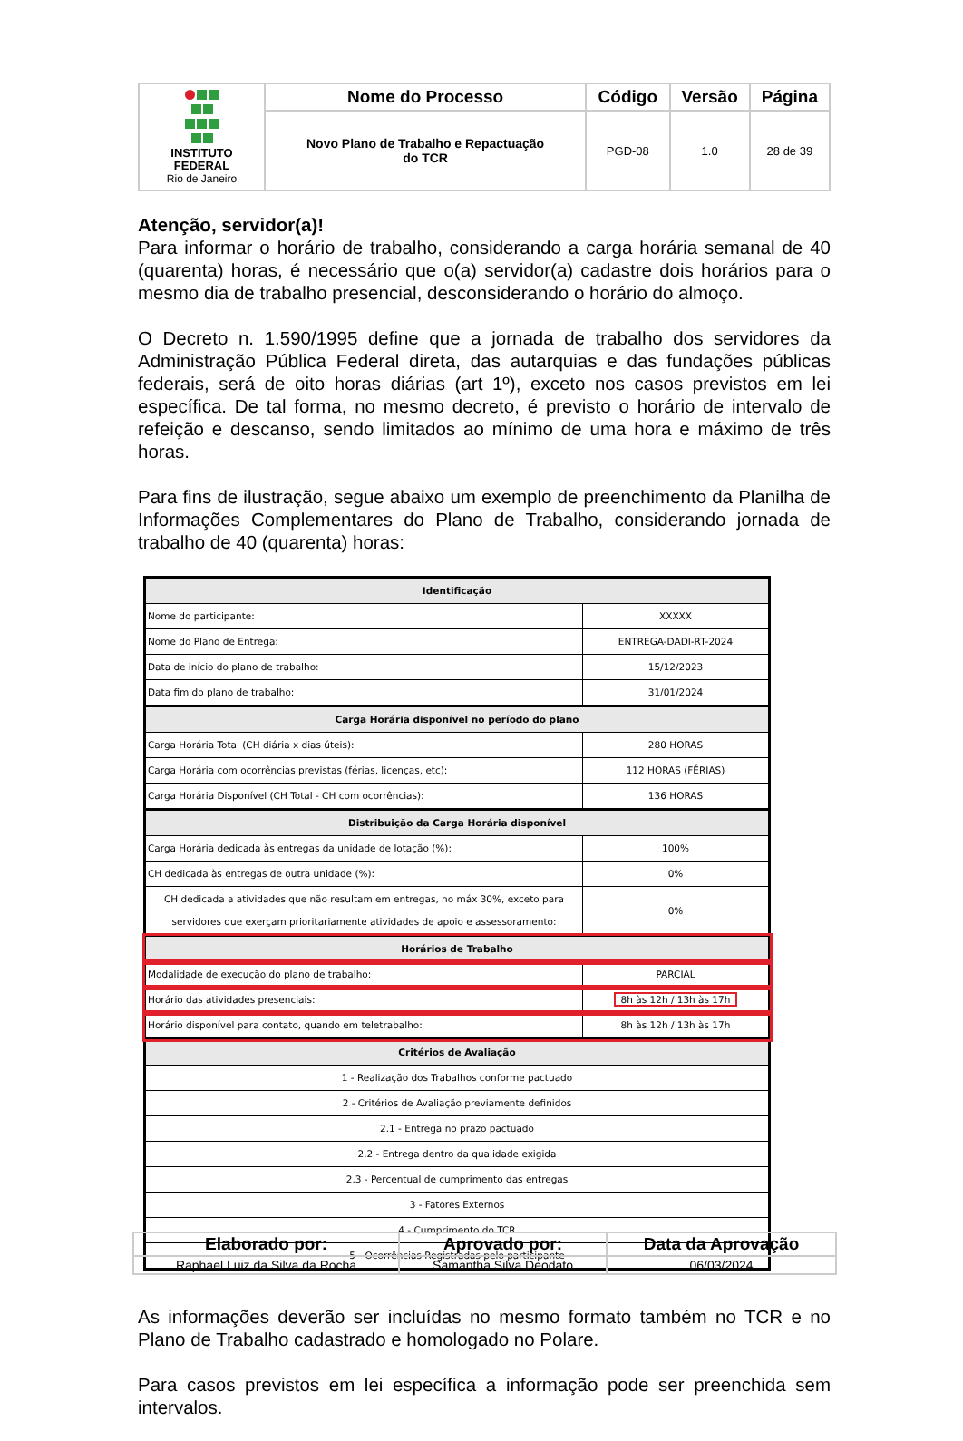| INSTITUTO FEDERAL Rio de Janeiro | Nome do Processo | Código | Versão | Página |
| | Novo Plano de Trabalho e Repactuação do TCR | PGD-08 | 1.0 | 28 de 39 |
Atenção, servidor(a)!
Para informar o horário de trabalho, considerando a carga horária semanal de 40 (quarenta) horas, é necessário que o(a) servidor(a) cadastre dois horários para o mesmo dia de trabalho presencial, desconsiderando o horário do almoço.
O Decreto n. 1.590/1995 define que a jornada de trabalho dos servidores da Administração Pública Federal direta, das autarquias e das fundações públicas federais, será de oito horas diárias (art 1º), exceto nos casos previstos em lei específica. De tal forma, no mesmo decreto, é previsto o horário de intervalo de refeição e descanso, sendo limitados ao mínimo de uma hora e máximo de três horas.
Para fins de ilustração, segue abaixo um exemplo de preenchimento da Planilha de Informações Complementares do Plano de Trabalho, considerando jornada de trabalho de 40 (quarenta) horas:
| Identificação | |
| Nome do participante: | XXXXX |
| Nome do Plano de Entrega: | ENTREGA-DADI-RT-2024 |
| Data de início do plano de trabalho: | 15/12/2023 |
| Data fim do plano de trabalho: | 31/01/2024 |
| Carga Horária disponível no período do plano | |
| Carga Horária Total (CH diária x dias úteis): | 280 HORAS |
| Carga Horária com ocorrências previstas (férias, licenças, etc): | 112 HORAS (FÉRIAS) |
| Carga Horária Disponível (CH Total - CH com ocorrências): | 136 HORAS |
| Distribuição da Carga Horária disponível | |
| Carga Horária dedicada às entregas da unidade de lotação (%): | 100% |
| CH dedicada às entregas de outra unidade (%): | 0% |
| CH dedicada a atividades que não resultam em entregas, no máx 30%, exceto para servidores que exerçam prioritariamente atividades de apoio e assessoramento: | 0% |
| Horários de Trabalho | |
| Modalidade de execução do plano de trabalho: | PARCIAL |
| Horário das atividades presenciais: | 8h às 12h / 13h às 17h |
| Horário disponível para contato, quando em teletrabalho: | 8h às 12h / 13h às 17h |
| Critérios de Avaliação | |
| 1 - Realização dos Trabalhos conforme pactuado | |
| 2 - Critérios de Avaliação previamente definidos | |
| 2.1 - Entrega no prazo pactuado | |
| 2.2 - Entrega dentro da qualidade exigida | |
| 2.3 - Percentual de cumprimento das entregas | |
| 3 - Fatores Externos | |
| 4 - Cumprimento do TCR | |
| 5 - Ocorrências Registradas pelo participante | |
As informações deverão ser incluídas no mesmo formato também no TCR e no Plano de Trabalho cadastrado e homologado no Polare.
Para casos previstos em lei específica a informação pode ser preenchida sem intervalos.
| Elaborado por: | Aprovado por: | Data da Aprovação |
| --- | --- | --- |
| Raphael Luiz da Silva da Rocha | Samantha Silva Deodato | 06/03/2024 |